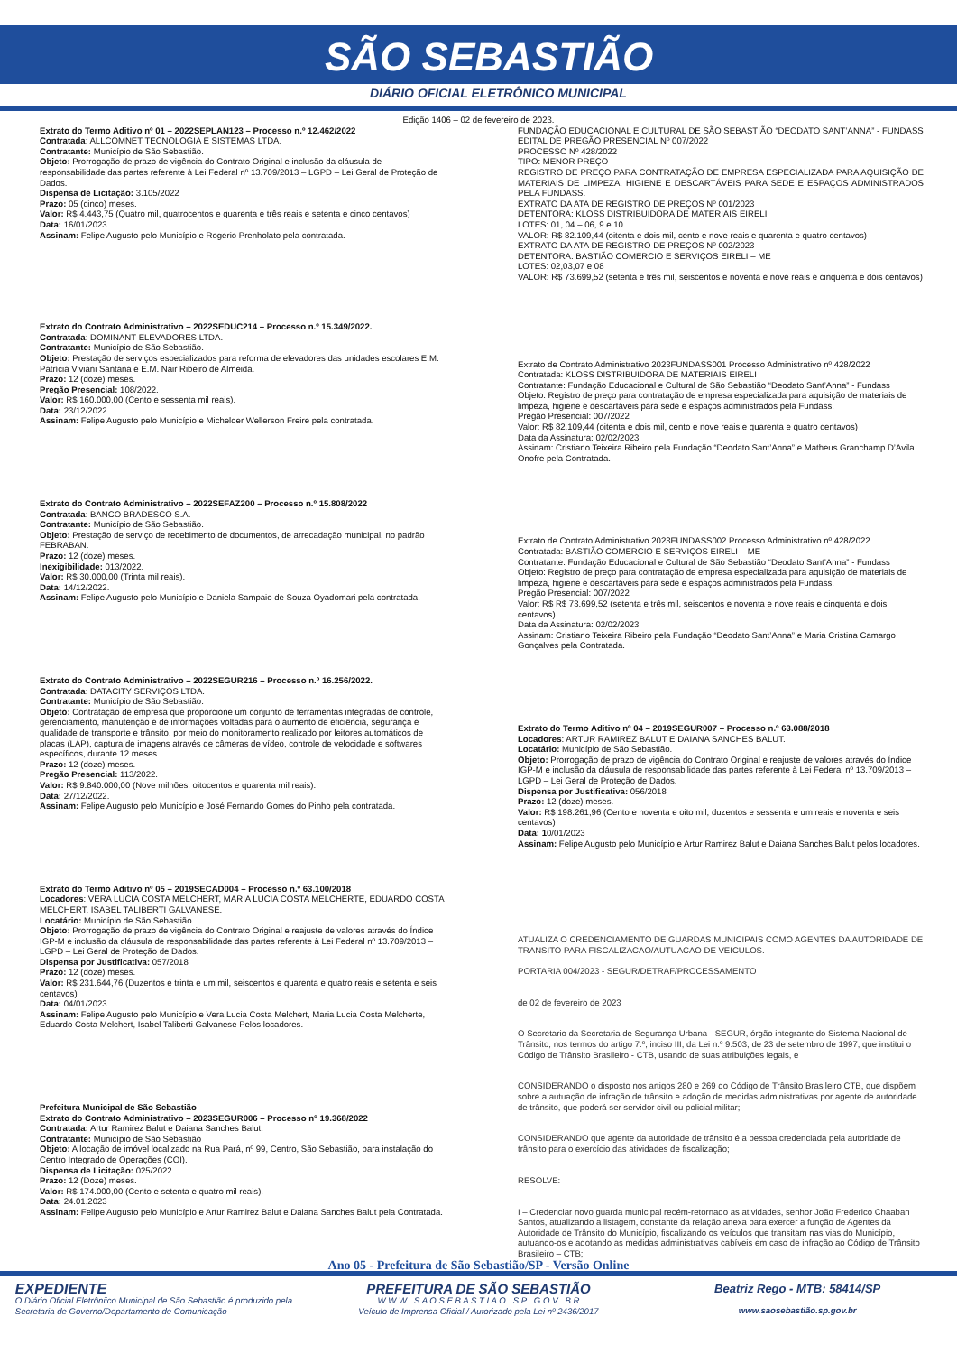SÃO SEBASTIÃO
DIÁRIO OFICIAL ELETRÔNICO MUNICIPAL
Edição 1406 – 02 de fevereiro de 2023.
Extrato do Termo Aditivo nº 01 – 2022SEPLAN123 – Processo n.º 12.462/2022
Contratada: ALLCOMNET TECNOLOGIA E SISTEMAS LTDA.
Contratante: Município de São Sebastião.
Objeto: Prorrogação de prazo de vigência do Contrato Original e inclusão da cláusula de responsabilidade das partes referente à Lei Federal nº 13.709/2013 – LGPD – Lei Geral de Proteção de Dados.
Dispensa de Licitação: 3.105/2022
Prazo: 05 (cinco) meses.
Valor: R$ 4.443,75 (Quatro mil, quatrocentos e quarenta e três reais e setenta e cinco centavos)
Data: 16/01/2023
Assinam: Felipe Augusto pelo Município e Rogerio Prenholato pela contratada.
Extrato do Contrato Administrativo – 2022SEDUC214 – Processo n.º 15.349/2022.
Contratada: DOMINANT ELEVADORES LTDA.
Contratante: Município de São Sebastião.
Objeto: Prestação de serviços especializados para reforma de elevadores das unidades escolares E.M. Patrícia Viviani Santana e E.M. Nair Ribeiro de Almeida.
Prazo: 12 (doze) meses.
Pregão Presencial: 108/2022.
Valor: R$ 160.000,00 (Cento e sessenta mil reais).
Data: 23/12/2022.
Assinam: Felipe Augusto pelo Município e Michelder Wellerson Freire pela contratada.
Extrato do Contrato Administrativo – 2022SEFAZ200 – Processo n.º 15.808/2022
Contratada: BANCO BRADESCO S.A.
Contratante: Município de São Sebastião.
Objeto: Prestação de serviço de recebimento de documentos, de arrecadação municipal, no padrão FEBRABAN.
Prazo: 12 (doze) meses.
Inexigibilidade: 013/2022.
Valor: R$ 30.000,00 (Trinta mil reais).
Data: 14/12/2022.
Assinam: Felipe Augusto pelo Município e Daniela Sampaio de Souza Oyadomari pela contratada.
Extrato do Contrato Administrativo – 2022SEGUR216 – Processo n.º 16.256/2022.
Contratada: DATACITY SERVIÇOS LTDA.
Contratante: Município de São Sebastião.
Objeto: Contratação de empresa que proporcione um conjunto de ferramentas integradas de controle, gerenciamento, manutenção e de informações voltadas para o aumento de eficiência, segurança e qualidade de transporte e trânsito, por meio do monitoramento realizado por leitores automáticos de placas (LAP), captura de imagens através de câmeras de vídeo, controle de velocidade e softwares específicos, durante 12 meses.
Prazo: 12 (doze) meses.
Pregão Presencial: 113/2022.
Valor: R$ 9.840.000,00 (Nove milhões, oitocentos e quarenta mil reais).
Data: 27/12/2022.
Assinam: Felipe Augusto pelo Município e José Fernando Gomes do Pinho pela contratada.
Extrato do Termo Aditivo nº 05 – 2019SECAD004 – Processo n.º 63.100/2018
Locadores: VERA LUCIA COSTA MELCHERT, MARIA LUCIA COSTA MELCHERTE, EDUARDO COSTA MELCHERT, ISABEL TALIBERTI GALVANESE.
Locatário: Município de São Sebastião.
Objeto: Prorrogação de prazo de vigência do Contrato Original e reajuste de valores através do Índice IGP-M e inclusão da cláusula de responsabilidade das partes referente à Lei Federal nº 13.709/2013 – LGPD – Lei Geral de Proteção de Dados.
Dispensa por Justificativa: 057/2018
Prazo: 12 (doze) meses.
Valor: R$ 231.644,76 (Duzentos e trinta e um mil, seiscentos e quarenta e quatro reais e setenta e seis centavos)
Data: 04/01/2023
Assinam: Felipe Augusto pelo Município e Vera Lucia Costa Melchert, Maria Lucia Costa Melcherte, Eduardo Costa Melchert, Isabel Taliberti Galvanese Pelos locadores.
Prefeitura Municipal de São Sebastião
Extrato do Contrato Administrativo – 2023SEGUR006 – Processo n° 19.368/2022
Contratada: Artur Ramirez Balut e Daiana Sanches Balut.
Contratante: Município de São Sebastião
Objeto: A locação de imóvel localizado na Rua Pará, nº 99, Centro, São Sebastião, para instalação do Centro Integrado de Operações (COI).
Dispensa de Licitação: 025/2022
Prazo: 12 (Doze) meses.
Valor: R$ 174.000,00 (Cento e setenta e quatro mil reais).
Data: 24.01.2023
Assinam: Felipe Augusto pelo Município e Artur Ramirez Balut e Daiana Sanches Balut pela Contratada.
FUNDAÇÃO EDUCACIONAL E CULTURAL DE SÃO SEBASTIÃO “DEODATO SANT’ANNA” - FUNDASS
EDITAL DE PREGÃO PRESENCIAL Nº 007/2022
PROCESSO Nº 428/2022
TIPO: MENOR PREÇO
REGISTRO DE PREÇO PARA CONTRATAÇÃO DE EMPRESA ESPECIALIZADA PARA AQUISIÇÃO DE MATERIAIS DE LIMPEZA, HIGIENE E DESCARTÁVEIS PARA SEDE E ESPAÇOS ADMINISTRADOS PELA FUNDASS.
EXTRATO DA ATA DE REGISTRO DE PREÇOS Nº 001/2023
DETENTORA: KLOSS DISTRIBUIDORA DE MATERIAIS EIRELI
LOTES: 01, 04 – 06, 9 e 10
VALOR: R$ 82.109,44 (oitenta e dois mil, cento e nove reais e quarenta e quatro centavos)
EXTRATO DA ATA DE REGISTRO DE PREÇOS Nº 002/2023
DETENTORA: BASTIÃO COMERCIO E SERVIÇOS EIRELI – ME
LOTES: 02,03,07 e 08
VALOR: R$ 73.699,52 (setenta e três mil, seiscentos e noventa e nove reais e cinquenta e dois centavos)
Extrato de Contrato Administrativo 2023FUNDASS001 Processo Administrativo nº 428/2022
Contratada: KLOSS DISTRIBUIDORA DE MATERIAIS EIRELI
Contratante: Fundação Educacional e Cultural de São Sebastião “Deodato Sant’Anna” - Fundass
Objeto: Registro de preço para contratação de empresa especializada para aquisição de materiais de limpeza, higiene e descartáveis para sede e espaços administrados pela Fundass.
Pregão Presencial: 007/2022
Valor: R$ 82.109,44 (oitenta e dois mil, cento e nove reais e quarenta e quatro centavos)
Data da Assinatura: 02/02/2023
Assinam: Cristiano Teixeira Ribeiro pela Fundação “Deodato Sant’Anna” e Matheus Granchamp D’Avila Onofre pela Contratada.
Extrato de Contrato Administrativo 2023FUNDASS002 Processo Administrativo nº 428/2022
Contratada: BASTIÃO COMERCIO E SERVIÇOS EIRELI – ME
Contratante: Fundação Educacional e Cultural de São Sebastião “Deodato Sant’Anna” - Fundass
Objeto: Registro de preço para contratação de empresa especializada para aquisição de materiais de limpeza, higiene e descartáveis para sede e espaços administrados pela Fundass.
Pregão Presencial: 007/2022
Valor: R$ R$ 73.699,52 (setenta e três mil, seiscentos e noventa e nove reais e cinquenta e dois centavos)
Data da Assinatura: 02/02/2023
Assinam: Cristiano Teixeira Ribeiro pela Fundação “Deodato Sant’Anna” e Maria Cristina Camargo Gonçalves pela Contratada.
Extrato do Termo Aditivo nº 04 – 2019SEGUR007 – Processo n.º 63.088/2018
Locadores: ARTUR RAMIREZ BALUT E DAIANA SANCHES BALUT.
Locatário: Município de São Sebastião.
Objeto: Prorrogação de prazo de vigência do Contrato Original e reajuste de valores através do Índice IGP-M e inclusão da cláusula de responsabilidade das partes referente à Lei Federal nº 13.709/2013 – LGPD – Lei Geral de Proteção de Dados.
Dispensa por Justificativa: 056/2018
Prazo: 12 (doze) meses.
Valor: R$ 198.261,96 (Cento e noventa e oito mil, duzentos e sessenta e um reais e noventa e seis centavos)
Data: 10/01/2023
Assinam: Felipe Augusto pelo Município e Artur Ramirez Balut e Daiana Sanches Balut pelos locadores.
ATUALIZA O CREDENCIAMENTO DE GUARDAS MUNICIPAIS COMO AGENTES DA AUTORIDADE DE TRANSITO PARA FISCALIZACAO/AUTUACAO DE VEICULOS.
PORTARIA 004/2023 - SEGUR/DETRAF/PROCESSAMENTO
de 02 de fevereiro de 2023
O Secretario da Secretaria de Segurança Urbana - SEGUR, órgão integrante do Sistema Nacional de Trânsito, nos termos do artigo 7.º, inciso III, da Lei n.º 9.503, de 23 de setembro de 1997, que institui o Código de Trânsito Brasileiro - CTB, usando de suas atribuições legais, e
CONSIDERANDO o disposto nos artigos 280 e 269 do Código de Trânsito Brasileiro CTB, que dispõem sobre a autuação de infração de trânsito e adoção de medidas administrativas por agente de autoridade de trânsito, que poderá ser servidor civil ou policial militar;
CONSIDERANDO que agente da autoridade de trânsito é a pessoa credenciada pela autoridade de trânsito para o exercício das atividades de fiscalização;
RESOLVE:
I – Credenciar novo guarda municipal recém-retornado as atividades, senhor João Frederico Chaaban Santos, atualizando a listagem, constante da relação anexa para exercer a função de Agentes da Autoridade de Trânsito do Município, fiscalizando os veículos que transitam nas vias do Município, autuando-os e adotando as medidas administrativas cabíveis em caso de infração ao Código de Trânsito Brasileiro – CTB;
Ano 05 - Prefeitura de São Sebastião/SP - Versão Online
EXPEDIENTE
O Diário Oficial Eletrôniico Municipal de São Sebastião é produzido pela Secretaria de Governo/Departamento de Comunicação
PREFEITURA DE SÃO SEBASTIÃO
W W W . S A O S E B A S T I A O . S P . G O V . B R
Veículo de Imprensa Oficial / Autorizado pela Lei nº 2436/2017
Beatriz Rego - MTB: 58414/SP
www.saosebastião.sp.gov.br